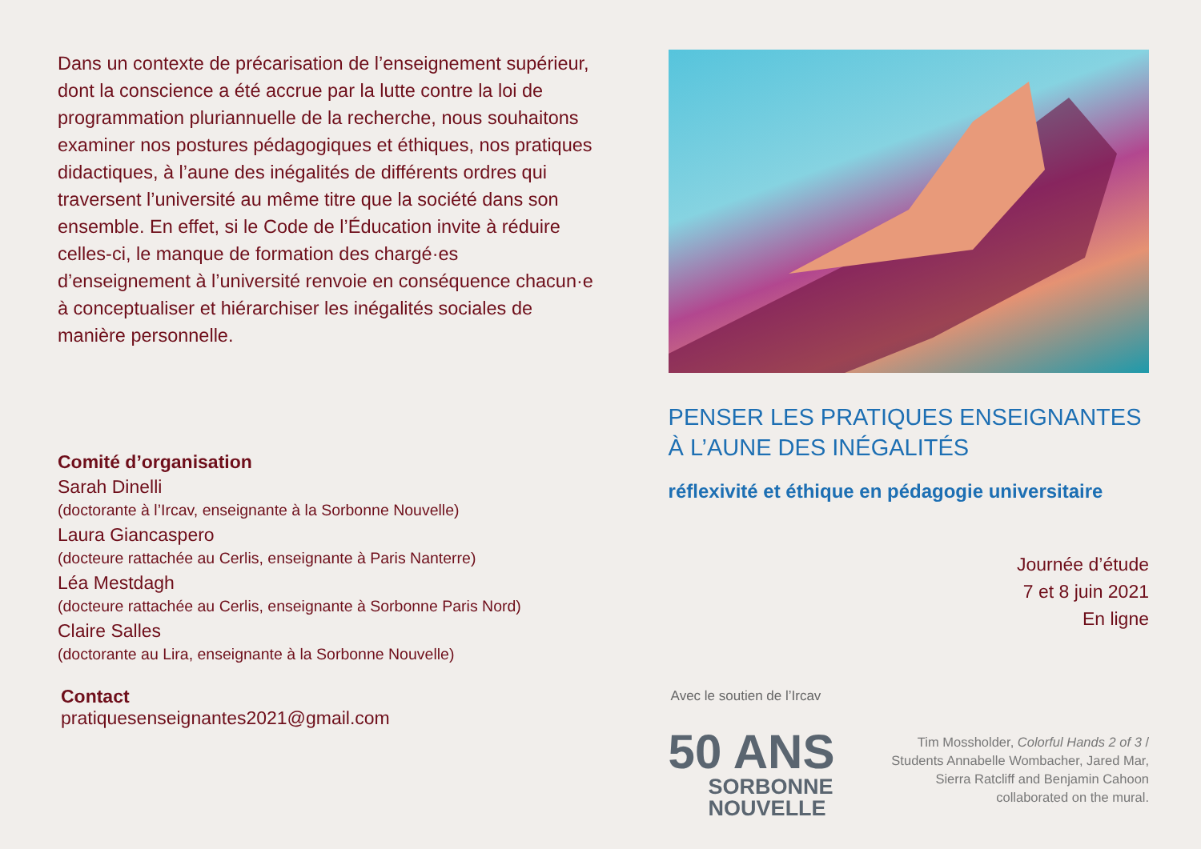Dans un contexte de précarisation de l’enseignement supérieur, dont la conscience a été accrue par la lutte contre la loi de programmation pluriannuelle de la recherche, nous souhaitons examiner nos postures pédagogiques et éthiques, nos pratiques didactiques, à l’aune des inégalités de différents ordres qui traversent l’université au même titre que la société dans son ensemble. En effet, si le Code de l’Éducation invite à réduire celles-ci, le manque de formation des chargé·es d’enseignement à l’université renvoie en conséquence chacun·e à conceptualiser et hiérarchiser les inégalités sociales de manière personnelle.
Comité d’organisation
Sarah Dinelli
(doctorante à l’Ircav, enseignante à la Sorbonne Nouvelle)
Laura Giancaspero
(docteure rattachée au Cerlis, enseignante à Paris Nanterre)
Léa Mestdagh
(docteure rattachée au Cerlis, enseignante à Sorbonne Paris Nord)
Claire Salles
(doctorante au Lira, enseignante à la Sorbonne Nouvelle)
Contact
pratiquesenseignantes2021@gmail.com
PENSER LES PRATIQUES ENSEIGNANTES
À L’AUNE DES INÉGALITÉS
réflexivité et éthique en pédagogie universitaire
Journée d’étude
7 et 8 juin 2021
En ligne
Avec le soutien de l’Ircav
50 ANS
SORBONNE
NOUVELLE
Tim Mossholder, Colorful Hands 2 of 3 /
Students Annabelle Wombacher, Jared Mar,
Sierra Ratcliff and Benjamin Cahoon
collaborated on the mural.